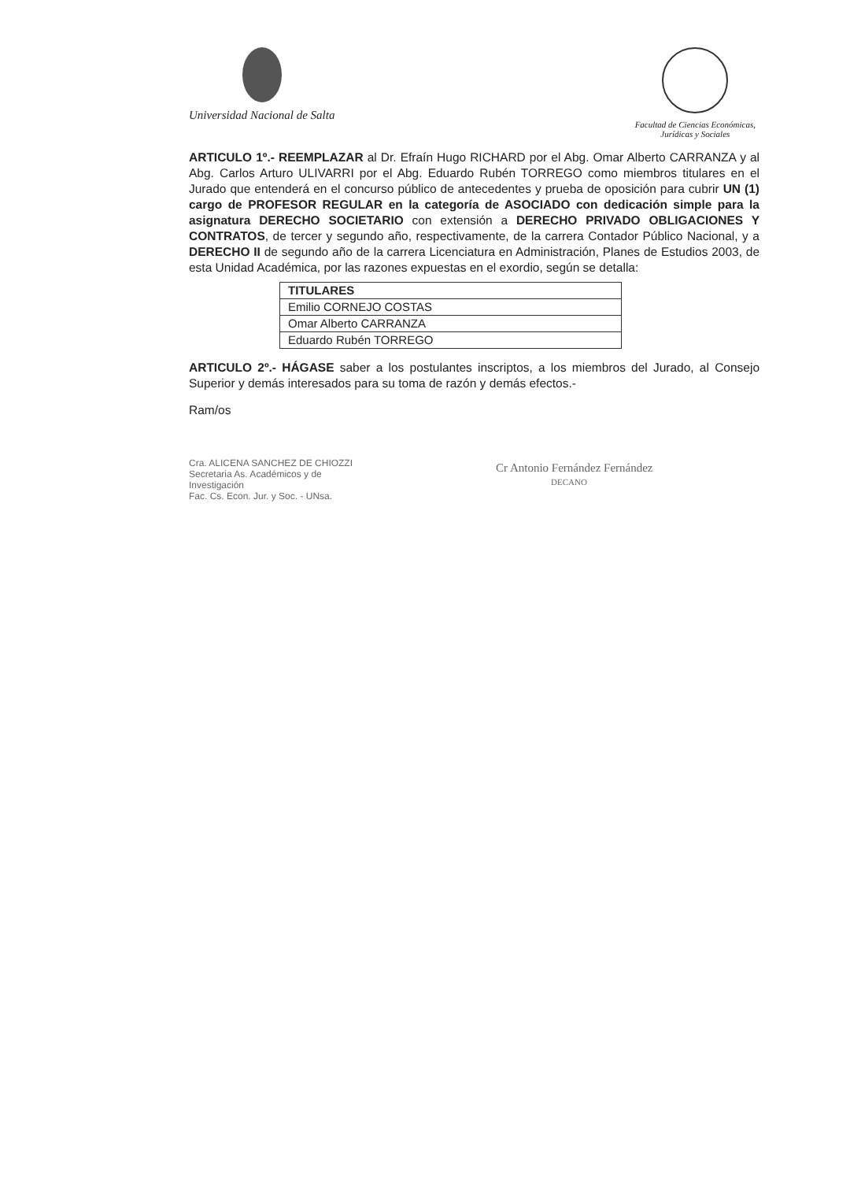Universidad Nacional de Salta
Facultad de Ciencias Económicas,
Jurídicas y Sociales
ARTICULO 1º.- REEMPLAZAR al Dr. Efraín Hugo RICHARD por el Abg. Omar Alberto CARRANZA y al Abg. Carlos Arturo ULIVARRI por el Abg. Eduardo Rubén TORREGO como miembros titulares en el Jurado que entenderá en el concurso público de antecedentes y prueba de oposición para cubrir UN (1) cargo de PROFESOR REGULAR en la categoría de ASOCIADO con dedicación simple para la asignatura DERECHO SOCIETARIO con extensión a DERECHO PRIVADO OBLIGACIONES Y CONTRATOS, de tercer y segundo año, respectivamente, de la carrera Contador Público Nacional, y a DERECHO II de segundo año de la carrera Licenciatura en Administración, Planes de Estudios 2003, de esta Unidad Académica, por las razones expuestas en el exordio, según se detalla:
| TITULARES |
| --- |
| Emilio CORNEJO COSTAS |
| Omar Alberto CARRANZA |
| Eduardo Rubén TORREGO |
ARTICULO 2º.- HÁGASE saber a los postulantes inscriptos, a los miembros del Jurado, al Consejo Superior y demás interesados para su toma de razón y demás efectos.-
Ram/os
Cra. ALICENA SANCHEZ DE CHIOZZI
Secretaria As. Académicos y de Investigación
Fac. Cs. Econ. Jur. y Soc. - UNsa.
Cr Antonio Fernández Fernández
DECANO